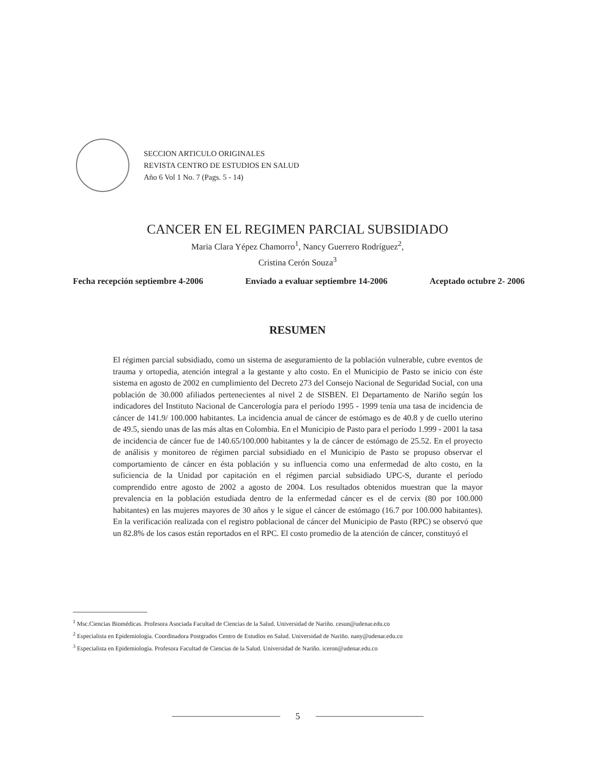SECCION ARTICULO ORIGINALES
REVISTA CENTRO DE ESTUDIOS EN SALUD
Año 6 Vol 1 No. 7 (Pags. 5 - 14)
CANCER EN EL REGIMEN PARCIAL SUBSIDIADO
Maria Clara Yépez Chamorro<sup>1</sup>, Nancy Guerrero Rodríguez<sup>2</sup>,
Cristina Cerón Souza<sup>3</sup>
Fecha recepción septiembre 4-2006 Enviado a evaluar septiembre 14-2006 Aceptado octubre 2- 2006
RESUMEN
El régimen parcial subsidiado, como un sistema de aseguramiento de la población vulnerable, cubre eventos de trauma y ortopedia, atención integral a la gestante y alto costo. En el Municipio de Pasto se inicio con éste sistema en agosto de 2002 en cumplimiento del Decreto 273 del Consejo Nacional de Seguridad Social, con una población de 30.000 afiliados pertenecientes al nivel 2 de SISBEN. El Departamento de Nariño según los indicadores del Instituto Nacional de Cancerología para el período 1995 - 1999 tenía una tasa de incidencia de cáncer de 141.9/ 100.000 habitantes. La incidencia anual de cáncer de estómago es de 40.8 y de cuello uterino de 49.5, siendo unas de las más altas en Colombia. En el Municipio de Pasto para el período 1.999 - 2001 la tasa de incidencia de cáncer fue de 140.65/100.000 habitantes y la de cáncer de estómago de 25.52. En el proyecto de análisis y monitoreo de régimen parcial subsidiado en el Municipio de Pasto se propuso observar el comportamiento de cáncer en ésta población y su influencia como una enfermedad de alto costo, en la suficiencia de la Unidad por capitación en el régimen parcial subsidiado UPC-S, durante el período comprendido entre agosto de 2002 a agosto de 2004. Los resultados obtenidos muestran que la mayor prevalencia en la población estudiada dentro de la enfermedad cáncer es el de cervix (80 por 100.000 habitantes) en las mujeres mayores de 30 años y le sigue el cáncer de estómago (16.7 por 100.000 habitantes). En la verificación realizada con el registro poblacional de cáncer del Municipio de Pasto (RPC) se observó que un 82.8% de los casos están reportados en el RPC. El costo promedio de la atención de cáncer, constituyó el
<sup>1</sup> Msc.Ciencias Biomédicas. Profesora Asociada Facultad de Ciencias de la Salud. Universidad de Nariño. cesun@udenar.edu.co
<sup>2</sup> Especialista en Epidemiología. Coordinadora Postgrados Centro de Estudios en Salud. Universidad de Nariño. nany@udenar.edu.co
<sup>3</sup> Especialista en Epidemiología. Profesora Facultad de Ciencias de la Salud. Universidad de Nariño. iceron@udenar.edu.co
5